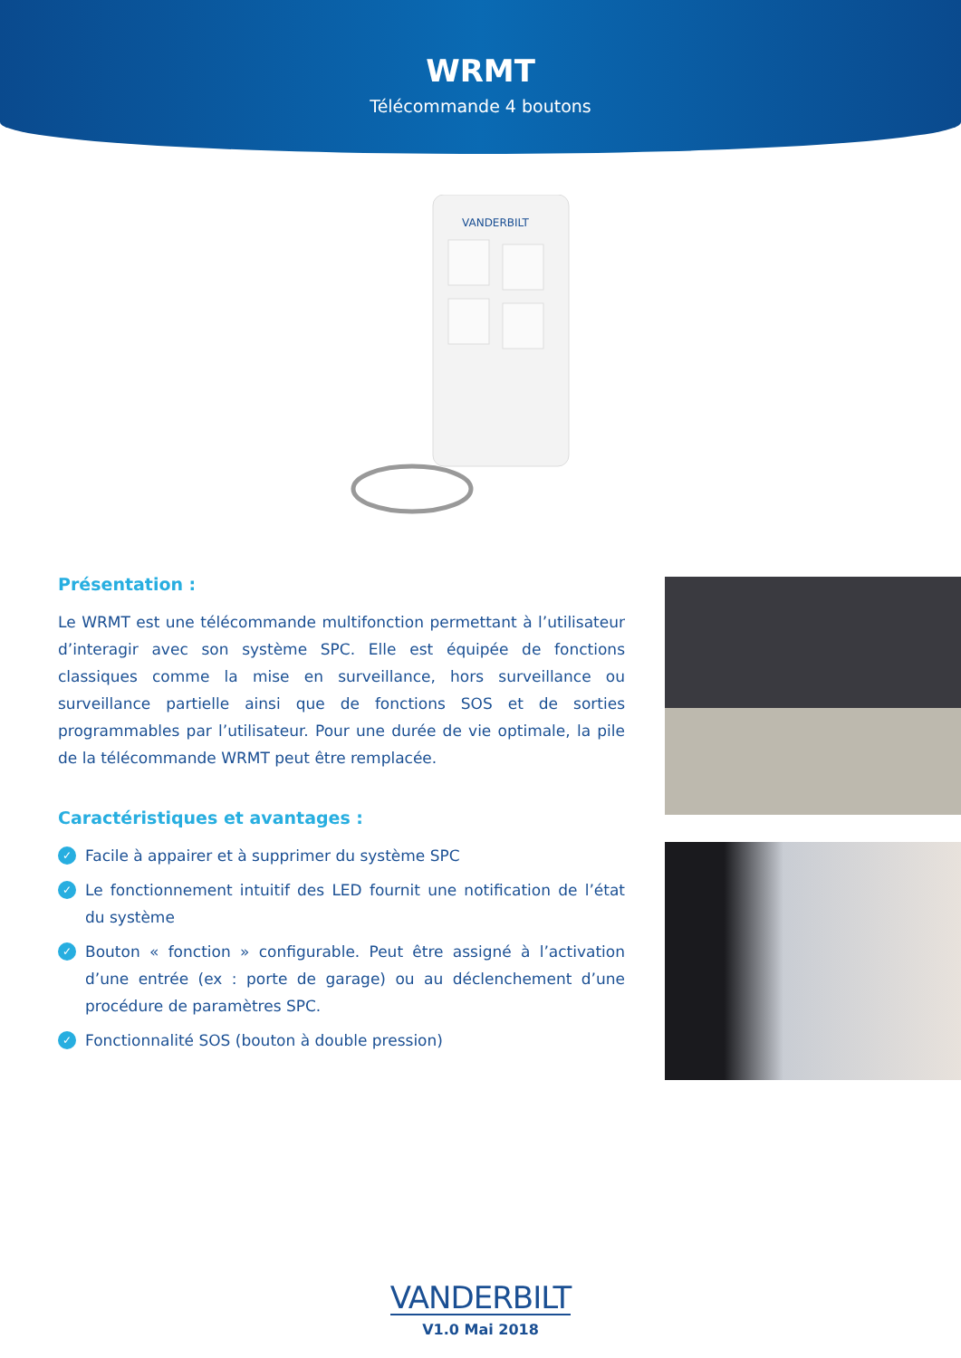WRMT
Télécommande 4 boutons
VANDERBILT
Présentation :
Le WRMT est une télécommande multifonction permettant à l’utilisateur d’interagir avec son système SPC. Elle est équipée de fonctions classiques comme la mise en surveillance, hors surveillance ou surveillance partielle ainsi que de fonctions SOS et de sorties programmables par l’utilisateur. Pour une durée de vie optimale, la pile de la télécommande WRMT peut être remplacée.
Caractéristiques et avantages :
✓ Facile à appairer et à supprimer du système SPC
✓ Le fonctionnement intuitif des LED fournit une notification de l’état du système
✓ Bouton « fonction » configurable. Peut être assigné à l’activation d’une entrée (ex : porte de garage) ou au déclenchement d’une procédure de paramètres SPC.
✓ Fonctionnalité SOS (bouton à double pression)
VANDERBILT
V1.0 Mai 2018